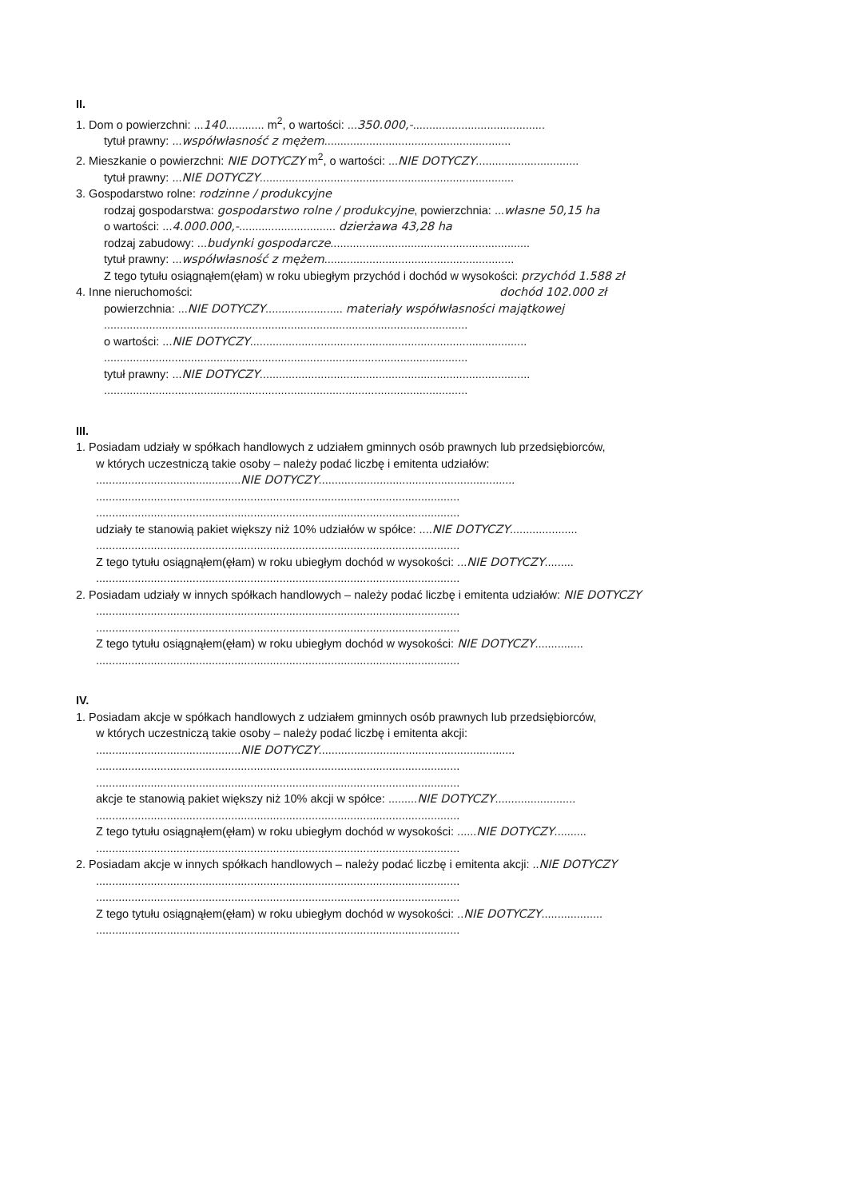II.
1. Dom o powierzchni: ...140............ m<sup>2</sup>, o wartości: ...350.000,-.........................................
tytuł prawny: ...współwłasność z mężem..........................................................
2. Mieszkanie o powierzchni: NIE DOTYCZY m<sup>2</sup>, o wartości: ...NIE DOTYCZY................................
tytuł prawny: ...NIE DOTYCZY...............................................................................
3. Gospodarstwo rolne: rodzinne / produkcyjne
rodzaj gospodarstwa: gospodarstwo rolne / produkcyjne, powierzchnia: ...własne 50,15 ha
o wartości: ...4.000.000,-.............................. dzierżawa 43,28 ha
rodzaj zabudowy: ...budynki gospodarcze..............................................................
tytuł prawny: ...współwłasność z mężem...........................................................
Z tego tytułu osiągnąłem(ęłam) w roku ubiegłym przychód i dochód w wysokości: przychód 1.588 zł
4. Inne nieruchomości: dochód 102.000 zł
powierzchnia: ...NIE DOTYCZY........................ materiały współwłasności majątkowej
.................................................................................................................
o wartości: ...NIE DOTYCZY......................................................................................
.................................................................................................................
tytuł prawny: ...NIE DOTYCZY....................................................................................
.................................................................................................................
III.
1. Posiadam udziały w spółkach handlowych z udziałem gminnych osób prawnych lub przedsiębiorców,
w których uczestniczą takie osoby – należy podać liczbę i emitenta udziałów:
.............................................NIE DOTYCZY.............................................................
.................................................................................................................
.................................................................................................................
udziały te stanowią pakiet większy niż 10% udziałów w spółce: ....NIE DOTYCZY.....................
.................................................................................................................
Z tego tytułu osiągnąłem(ęłam) w roku ubiegłym dochód w wysokości: ...NIE DOTYCZY.........
.................................................................................................................
2. Posiadam udziały w innych spółkach handlowych – należy podać liczbę i emitenta udziałów: NIE DOTYCZY
.................................................................................................................
.................................................................................................................
Z tego tytułu osiągnąłem(ęłam) w roku ubiegłym dochód w wysokości: NIE DOTYCZY...............
.................................................................................................................
IV.
1. Posiadam akcje w spółkach handlowych z udziałem gminnych osób prawnych lub przedsiębiorców,
w których uczestniczą takie osoby – należy podać liczbę i emitenta akcji:
.............................................NIE DOTYCZY.............................................................
.................................................................................................................
.................................................................................................................
akcje te stanowią pakiet większy niż 10% akcji w spółce: .........NIE DOTYCZY.........................
.................................................................................................................
Z tego tytułu osiągnąłem(ęłam) w roku ubiegłym dochód w wysokości: ......NIE DOTYCZY..........
.................................................................................................................
2. Posiadam akcje w innych spółkach handlowych – należy podać liczbę i emitenta akcji: ..NIE DOTYCZY
.................................................................................................................
.................................................................................................................
Z tego tytułu osiągnąłem(ęłam) w roku ubiegłym dochód w wysokości: ..NIE DOTYCZY...................
.................................................................................................................